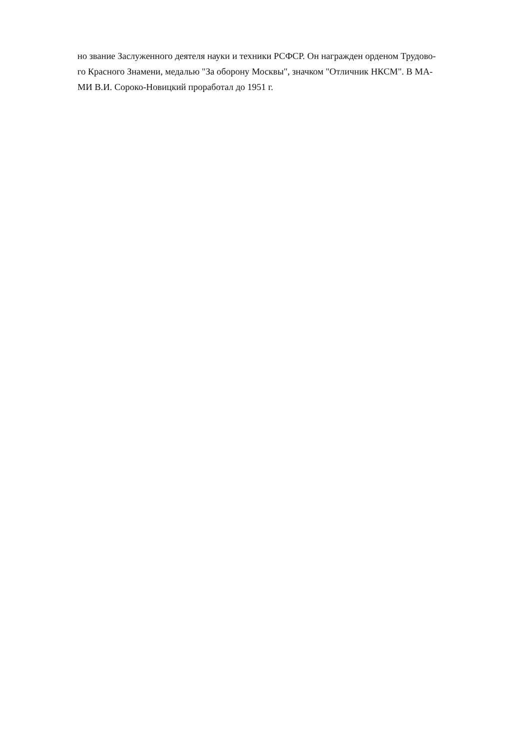но звание Заслуженного деятеля науки и техники РСФСР. Он награжден орденом Трудово-
го Красного Знамени, медалью "За оборону Москвы", значком "Отличник НКСМ". В МА-
МИ В.И. Сороко-Новицкий проработал до 1951 г.